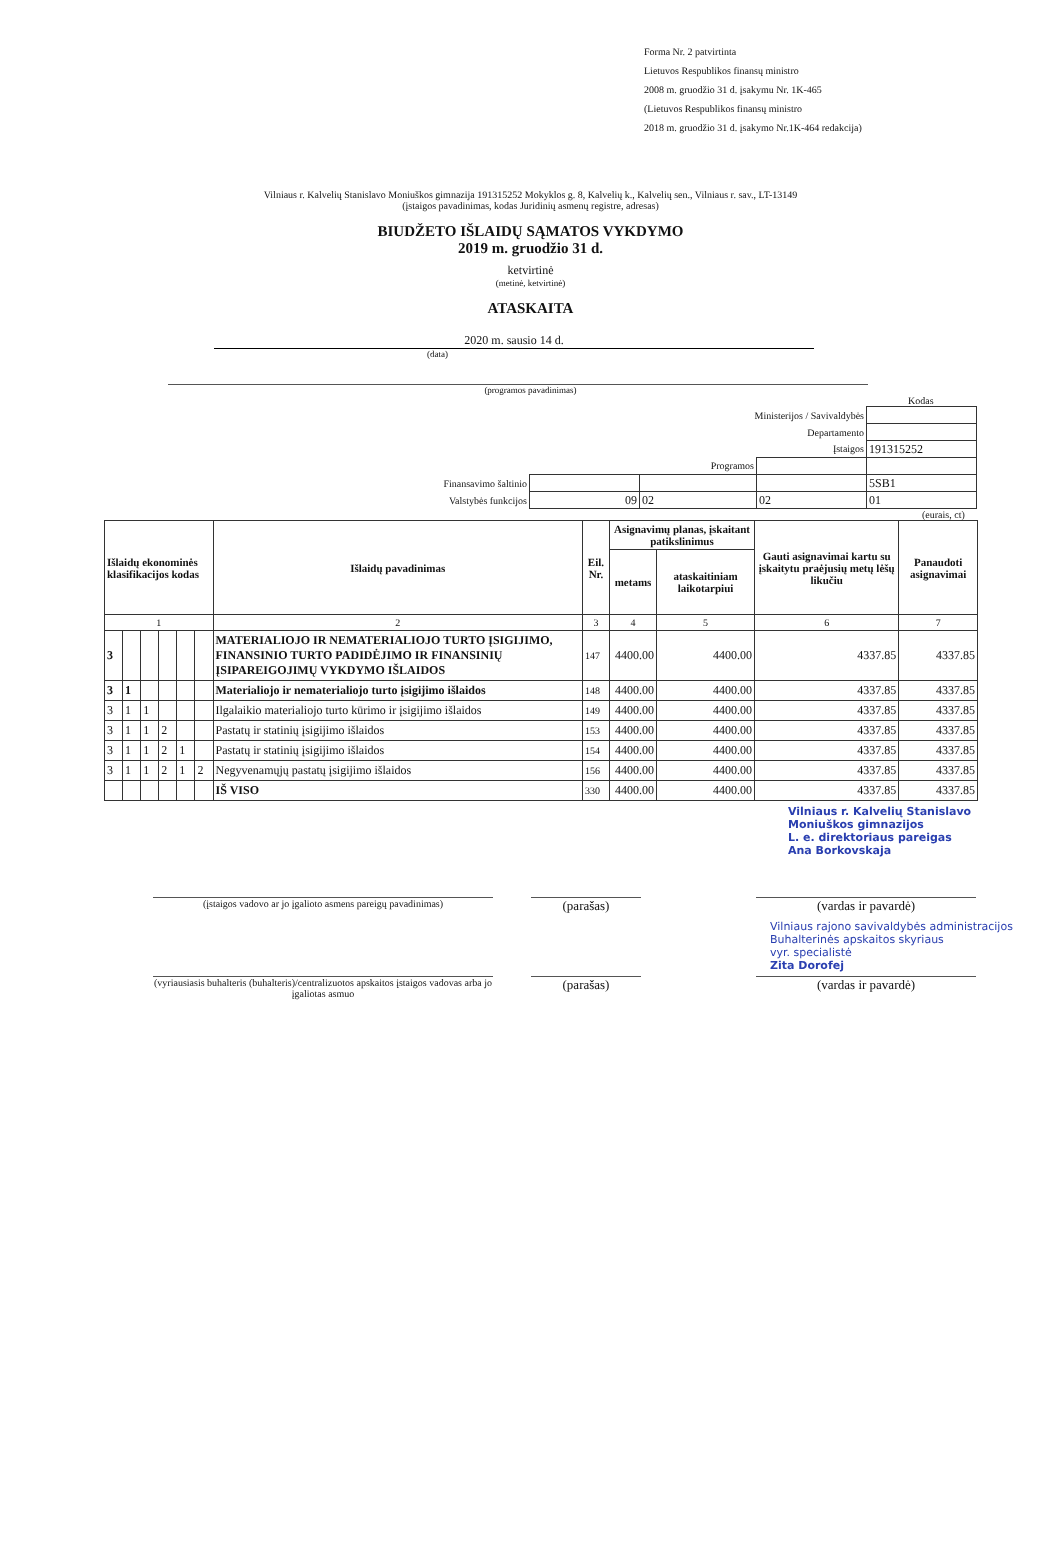Forma Nr. 2 patvirtinta
Lietuvos Respublikos finansų ministro
2008 m. gruodžio 31 d. įsakymu Nr. 1K-465
(Lietuvos Respublikos finansų ministro
2018 m. gruodžio 31 d. įsakymo Nr.1K-464 redakcija)
Vilniaus r. Kalvelių Stanislavo Moniuškos gimnazija 191315252 Mokyklos g. 8, Kalvelių k., Kalvelių sen., Vilniaus r. sav., LT-13149
(įstaigos pavadinimas, kodas Juridinių asmenų registre, adresas)
BIUDŽETO IŠLAIDŲ SĄMATOS VYKDYMO
2019 m. gruodžio 31 d.
ketvirtinė
(metinė, ketvirtinė)
ATASKAITA
2020 m. sausio 14 d.
(data)
(programos pavadinimas)
Kodas
| Ministerijos / Savivaldybės | | | | |
| Departamento | | | | |
| Įstaigos | | | | 191315252 |
| Programos | | | | |
| Finansavimo šaltinio | | | | 5SB1 |
| Valstybės funkcijos | 09 | 02 | 02 | 01 |
(eurais, ct)
| Išlaidų ekonominės klasifikacijos kodas | | | | | | Išlaidų pavadinimas | Eil. Nr. | Asignavimų planas, įskaitant patikslinimus | | Gauti asignavimai kartu su įskaitytu praėjusių metų lėšų likučiu | Panaudoti asignavimai |
| --- | --- | --- | --- | --- | --- | --- | --- | --- | --- | --- | --- |
| | | | | | | | | metams | ataskaitiniam laikotarpiui | | |
| 1 | | | | | | 2 | 3 | 4 | 5 | 6 | 7 |
| 3 | | | | | | MATERIALIOJO IR NEMATERIALIOJO TURTO ĮSIGIJIMO, FINANSINIO TURTO PADIDĖJIMO IR FINANSINIŲ ĮSIPAREIGOJIMŲ VYKDYMO IŠLAIDOS | 147 | 4400.00 | 4400.00 | 4337.85 | 4337.85 |
| 3 | 1 | | | | | Materialiojo ir nematerialiojo turto įsigijimo išlaidos | 148 | 4400.00 | 4400.00 | 4337.85 | 4337.85 |
| 3 | 1 | 1 | | | | Ilgalaikio materialiojo turto kūrimo ir įsigijimo išlaidos | 149 | 4400.00 | 4400.00 | 4337.85 | 4337.85 |
| 3 | 1 | 1 | 2 | | | Pastatų ir statinių įsigijimo išlaidos | 153 | 4400.00 | 4400.00 | 4337.85 | 4337.85 |
| 3 | 1 | 1 | 2 | 1 | | Pastatų ir statinių įsigijimo išlaidos | 154 | 4400.00 | 4400.00 | 4337.85 | 4337.85 |
| 3 | 1 | 1 | 2 | 1 | 2 | Negyvenamųjų pastatų įsigijimo išlaidos | 156 | 4400.00 | 4400.00 | 4337.85 | 4337.85 |
| | | | | | | IŠ VISO | 330 | 4400.00 | 4400.00 | 4337.85 | 4337.85 |
Vilniaus r. Kalvelių Stanislavo
Moniuškos gimnazijos
L. e. direktoriaus pareigas
Ana Borkovskaja
(įstaigos vadovo ar jo įgalioto asmens pareigų pavadinimas)
(parašas) (vardas ir pavardė)
Vilniaus rajono savivaldybės administracijos
Buhalterinės apskaitos skyriaus
vyr. specialistė
Zita Dorofej
(vyriausiasis buhalteris (buhalteris)/centralizuotos apskaitos įstaigos vadovas arba jo įgaliotas asmuo
(parašas) (vardas ir pavardė)